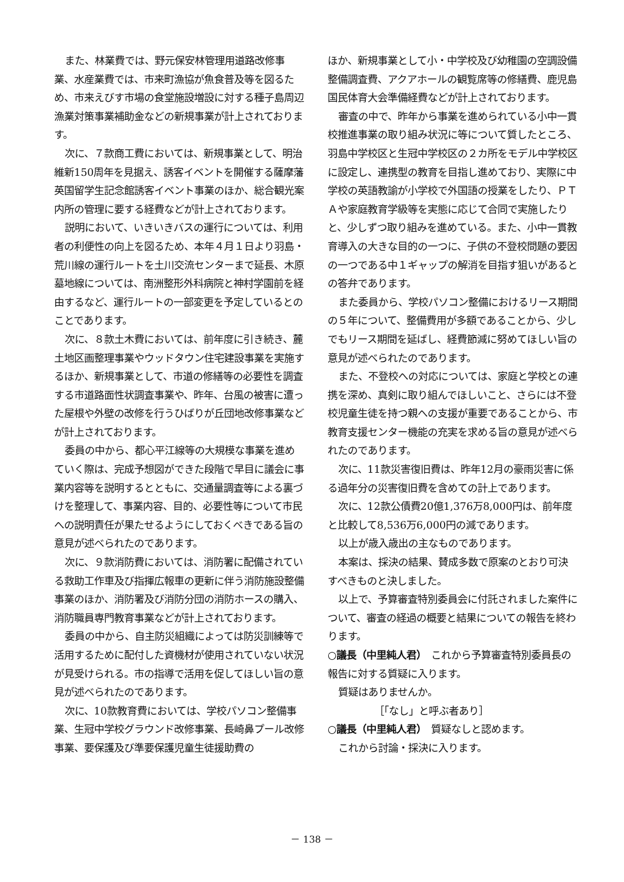また、林業費では、野元保安林管理用道路改修事業、水産業費では、市来町漁協が魚食普及等を図るため、市来えびす市場の食堂施設増設に対する種子島周辺漁業対策事業補助金などの新規事業が計上されております。
次に、７款商工費においては、新規事業として、明治維新150周年を見据え、誘客イベントを開催する薩摩藩英国留学生記念館誘客イベント事業のほか、総合観光案内所の管理に要する経費などが計上されております。
説明において、いきいきバスの運行については、利用者の利便性の向上を図るため、本年４月１日より羽島・荒川線の運行ルートを土川交流センターまで延長、木原墓地線については、南洲整形外科病院と神村学園前を経由するなど、運行ルートの一部変更を予定しているとのことであります。
次に、８款土木費においては、前年度に引き続き、麓土地区画整理事業やウッドタウン住宅建設事業を実施するほか、新規事業として、市道の修繕等の必要性を調査する市道路面性状調査事業や、昨年、台風の被害に遭った屋根や外壁の改修を行うひばりが丘団地改修事業などが計上されております。
委員の中から、都心平江線等の大規模な事業を進めていく際は、完成予想図ができた段階で早目に議会に事業内容等を説明するとともに、交通量調査等による裏づけを整理して、事業内容、目的、必要性等について市民への説明責任が果たせるようにしておくべきである旨の意見が述べられたのであります。
次に、９款消防費においては、消防署に配備されている救助工作車及び指揮広報車の更新に伴う消防施設整備事業のほか、消防署及び消防分団の消防ホースの購入、消防職員専門教育事業などが計上されております。
委員の中から、自主防災組織によっては防災訓練等で活用するために配付した資機材が使用されていない状況が見受けられる。市の指導で活用を促してほしい旨の意見が述べられたのであります。
次に、10款教育費においては、学校パソコン整備事業、生冠中学校グラウンド改修事業、長崎鼻プール改修事業、要保護及び準要保護児童生徒援助費の
ほか、新規事業として小・中学校及び幼稚園の空調設備整備調査費、アクアホールの観覧席等の修繕費、鹿児島国民体育大会準備経費などが計上されております。
審査の中で、昨年から事業を進められている小中一貫校推進事業の取り組み状況に等について質したところ、羽島中学校区と生冠中学校区の２カ所をモデル中学校区に設定し、連携型の教育を目指し進めており、実際に中学校の英語教諭が小学校で外国語の授業をしたり、ＰＴＡや家庭教育学級等を実態に応じて合同で実施したりと、少しずつ取り組みを進めている。また、小中一貫教育導入の大きな目的の一つに、子供の不登校問題の要因の一つである中１ギャップの解消を目指す狙いがあるとの答弁であります。
また委員から、学校パソコン整備におけるリース期間の５年について、整備費用が多額であることから、少しでもリース期間を延ばし、経費節減に努めてほしい旨の意見が述べられたのであります。
また、不登校への対応については、家庭と学校との連携を深め、真剣に取り組んでほしいこと、さらには不登校児童生徒を持つ親への支援が重要であることから、市教育支援センター機能の充実を求める旨の意見が述べられたのであります。
次に、11款災害復旧費は、昨年12月の豪雨災害に係る過年分の災害復旧費を含めての計上であります。
次に、12款公債費20億1,376万8,000円は、前年度と比較して8,536万6,000円の減であります。
以上が歳入歳出の主なものであります。
本案は、採決の結果、賛成多数で原案のとおり可決すべきものと決しました。
以上で、予算審査特別委員会に付託されました案件について、審査の経過の概要と結果についての報告を終わります。
○議長（中里純人君）　これから予算審査特別委員長の報告に対する質疑に入ります。
質疑はありませんか。
［「なし」と呼ぶ者あり］
○議長（中里純人君）　質疑なしと認めます。
これから討論・採決に入ります。
－ 138 －